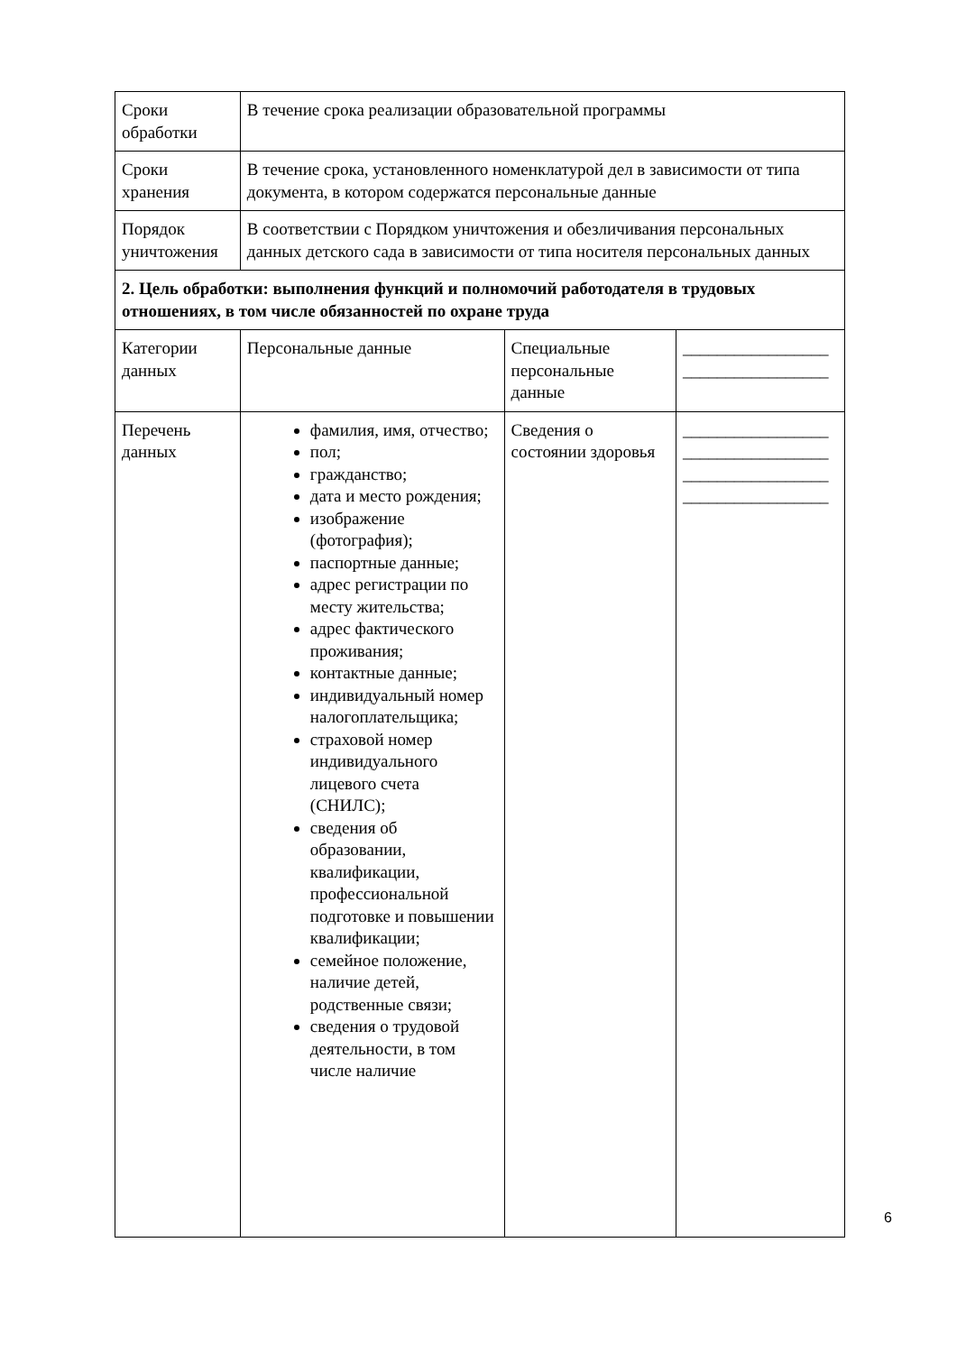| Сроки обработки | В течение срока реализации образовательной программы | | |
| Сроки хранения | В течение срока, установленного номенклатурой дел в зависимости от типа документа, в котором содержатся персональные данные | | |
| Порядок уничтожения | В соответствии с Порядком уничтожения и обезличивания персональных данных детского сада в зависимости от типа носителя персональных данных | | |
| 2. Цель обработки: выполнения функций и полномочий работодателя в трудовых отношениях, в том числе обязанностей по охране труда | | | |
| Категории данных | Персональные данные | Специальные персональные данные | _________________ _________________ |
| Перечень данных | фамилия, имя, отчество; пол; гражданство; дата и место рождения; изображение (фотография); паспортные данные; адрес регистрации по месту жительства; адрес фактического проживания; контактные данные; индивидуальный номер налогоплательщика; страховой номер индивидуального лицевого счета (СНИЛС); сведения об образовании, квалификации, профессиональной подготовке и повышении квалификации; семейное положение, наличие детей, родственные связи; сведения о трудовой деятельности, в том числе наличие | Сведения о состоянии здоровья | _________________ _________________ _________________ _________________ |
6